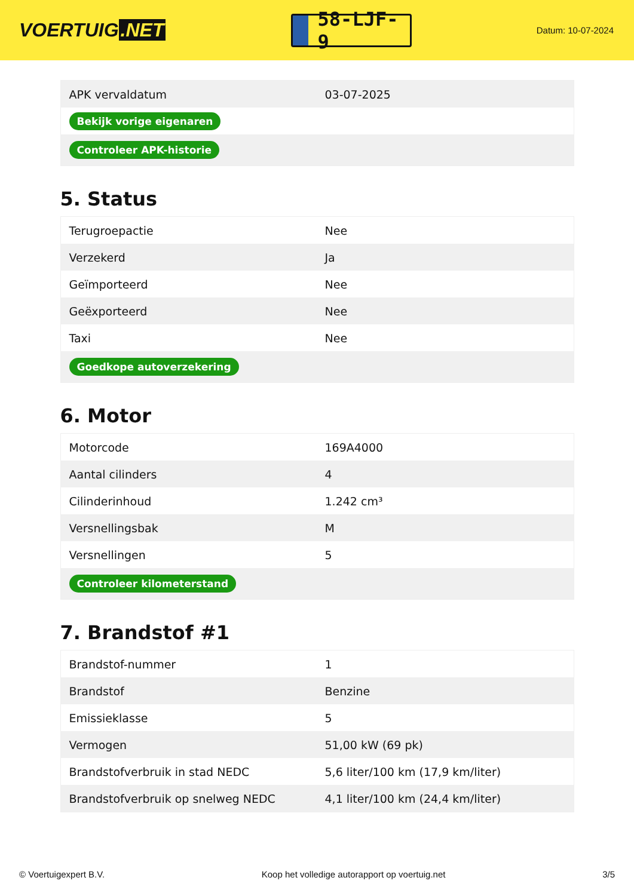VOERTUIG.NET
58-LJF-9
Datum: 10-07-2024
| APK vervaldatum | 03-07-2025 |
| Bekijk vorige eigenaren | |
| Controleer APK-historie | |
5. Status
| Terugroepactie | Nee |
| Verzekerd | Ja |
| Geïmporteerd | Nee |
| Geëxporteerd | Nee |
| Taxi | Nee |
| Goedkope autoverzekering | |
6. Motor
| Motorcode | 169A4000 |
| Aantal cilinders | 4 |
| Cilinderinhoud | 1.242 cm³ |
| Versnellingsbak | M |
| Versnellingen | 5 |
| Controleer kilometerstand | |
7. Brandstof #1
| Brandstof-nummer | 1 |
| Brandstof | Benzine |
| Emissieklasse | 5 |
| Vermogen | 51,00 kW (69 pk) |
| Brandstofverbruik in stad NEDC | 5,6 liter/100 km (17,9 km/liter) |
| Brandstofverbruik op snelweg NEDC | 4,1 liter/100 km (24,4 km/liter) |
© Voertuigexpert B.V. Koop het volledige autorapport op voertuig.net 3/5